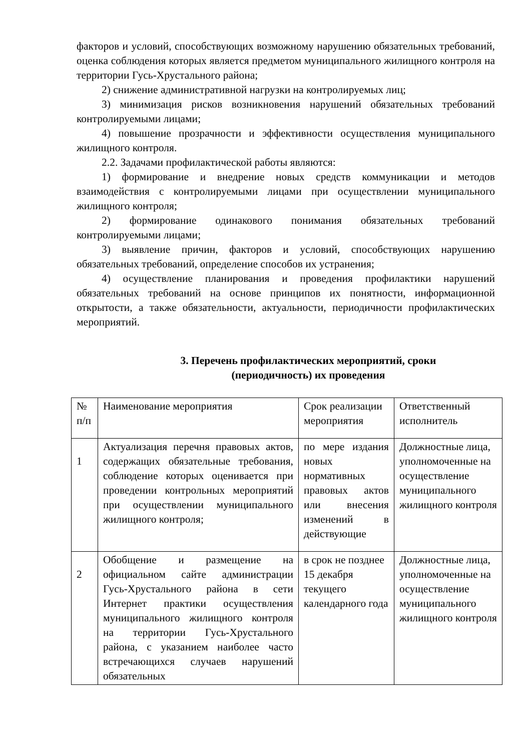факторов и условий, способствующих возможному нарушению обязательных требований, оценка соблюдения которых является предметом муниципального жилищного контроля на территории Гусь-Хрустального района;
2) снижение административной нагрузки на контролируемых лиц;
3) минимизация рисков возникновения нарушений обязательных требований контролируемыми лицами;
4) повышение прозрачности и эффективности осуществления муниципального жилищного контроля.
2.2. Задачами профилактической работы являются:
1) формирование и внедрение новых средств коммуникации и методов взаимодействия с контролируемыми лицами при осуществлении муниципального жилищного контроля;
2) формирование одинакового понимания обязательных требований контролируемыми лицами;
3) выявление причин, факторов и условий, способствующих нарушению обязательных требований, определение способов их устранения;
4) осуществление планирования и проведения профилактики нарушений обязательных требований на основе принципов их понятности, информационной открытости, а также обязательности, актуальности, периодичности профилактических мероприятий.
3. Перечень профилактических мероприятий, сроки
(периодичность) их проведения
| № п/п | Наименование мероприятия | Срок реализации мероприятия | Ответственный исполнитель |
| 1 | Актуализация перечня правовых актов, содержащих обязательные требования, соблюдение которых оценивается при проведении контрольных мероприятий при осуществлении муниципального жилищного контроля; | по мере издания новых нормативных правовых актов или внесения изменений в действующие | Должностные лица, уполномоченные на осуществление муниципального жилищного контроля |
| 2 | Обобщение и размещение на официальном сайте администрации Гусь-Хрустального района в сети Интернет практики осуществления муниципального жилищного контроля на территории Гусь-Хрустального района, с указанием наиболее часто встречающихся случаев нарушений обязательных | в срок не позднее 15 декабря текущего календарного года | Должностные лица, уполномоченные на осуществление муниципального жилищного контроля |